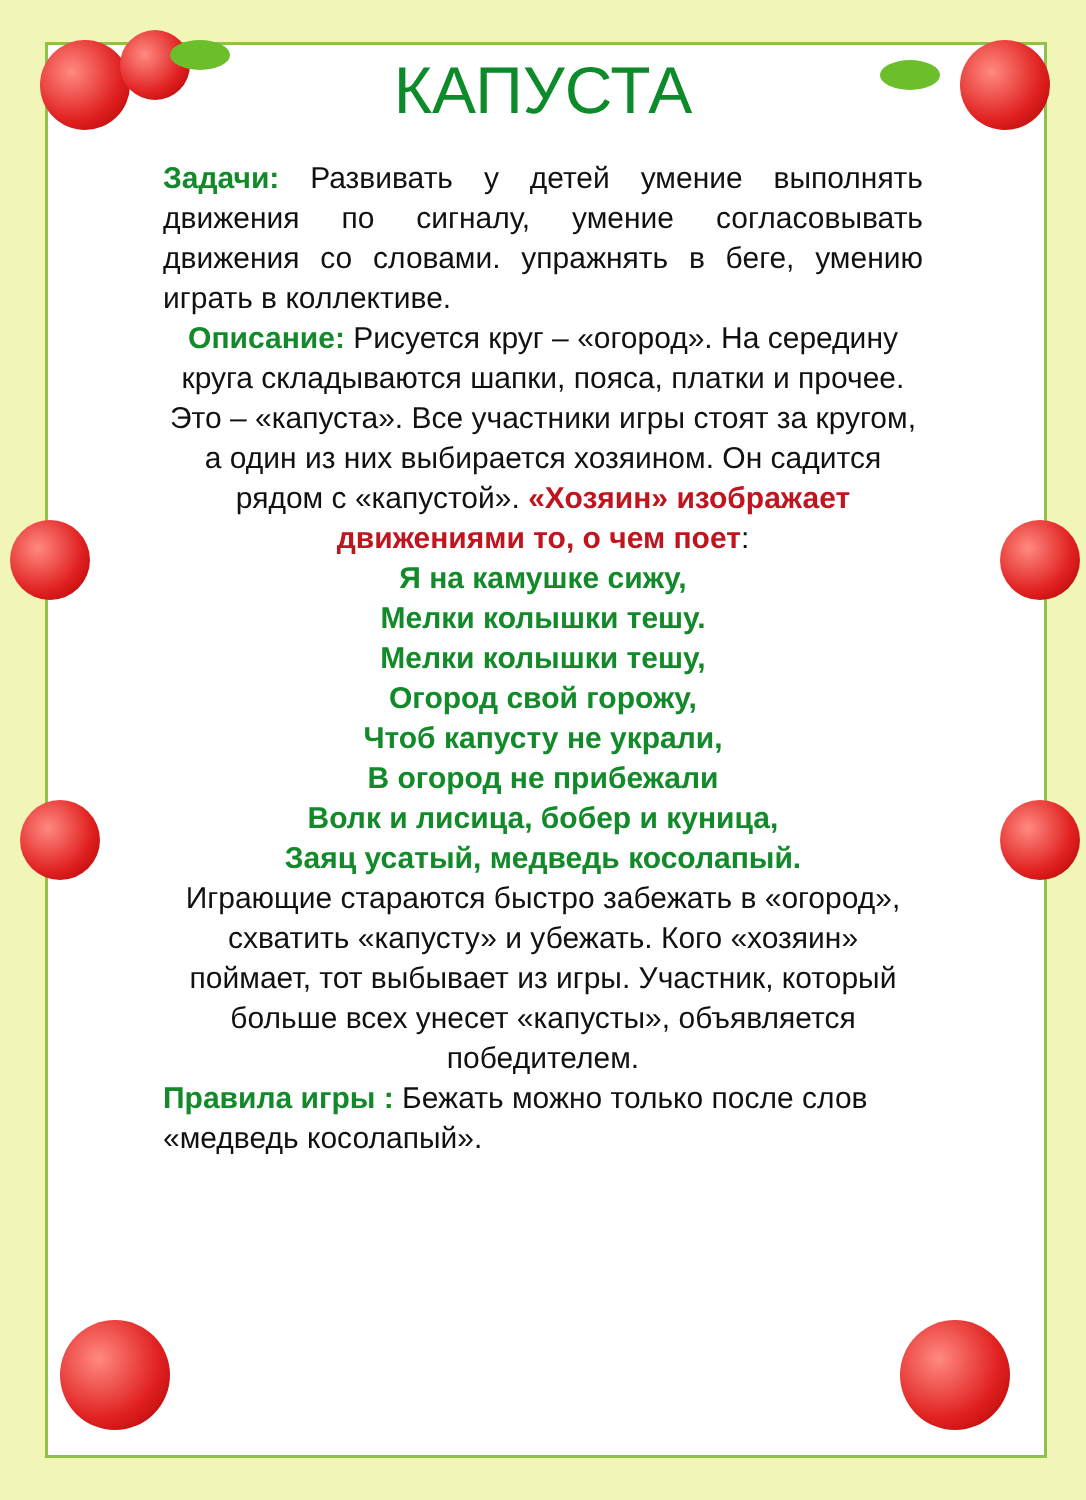КАПУСТА
Задачи: Развивать у детей умение выполнять движения по сигналу, умение согласовывать движения со словами. упражнять в беге, умению играть в коллективе.
Описание: Рисуется круг – «огород». На середину круга складываются шапки, пояса, платки и прочее. Это – «капуста». Все участники игры стоят за кругом, а один из них выбирается хозяином. Он садится рядом с «капустой». «Хозяин» изображает движениями то, о чем поет:
Я на камушке сижу,
Мелки колышки тешу.
Мелки колышки тешу,
Огород свой горожу,
Чтоб капусту не украли,
В огород не прибежали
Волк и лисица, бобер и куница,
Заяц усатый, медведь косолапый.
Играющие стараются быстро забежать в «огород», схватить «капусту» и убежать. Кого «хозяин» поймает, тот выбывает из игры. Участник, который больше всех унесет «капусты», объявляется победителем.
Правила игры : Бежать можно только после слов «медведь косолапый».